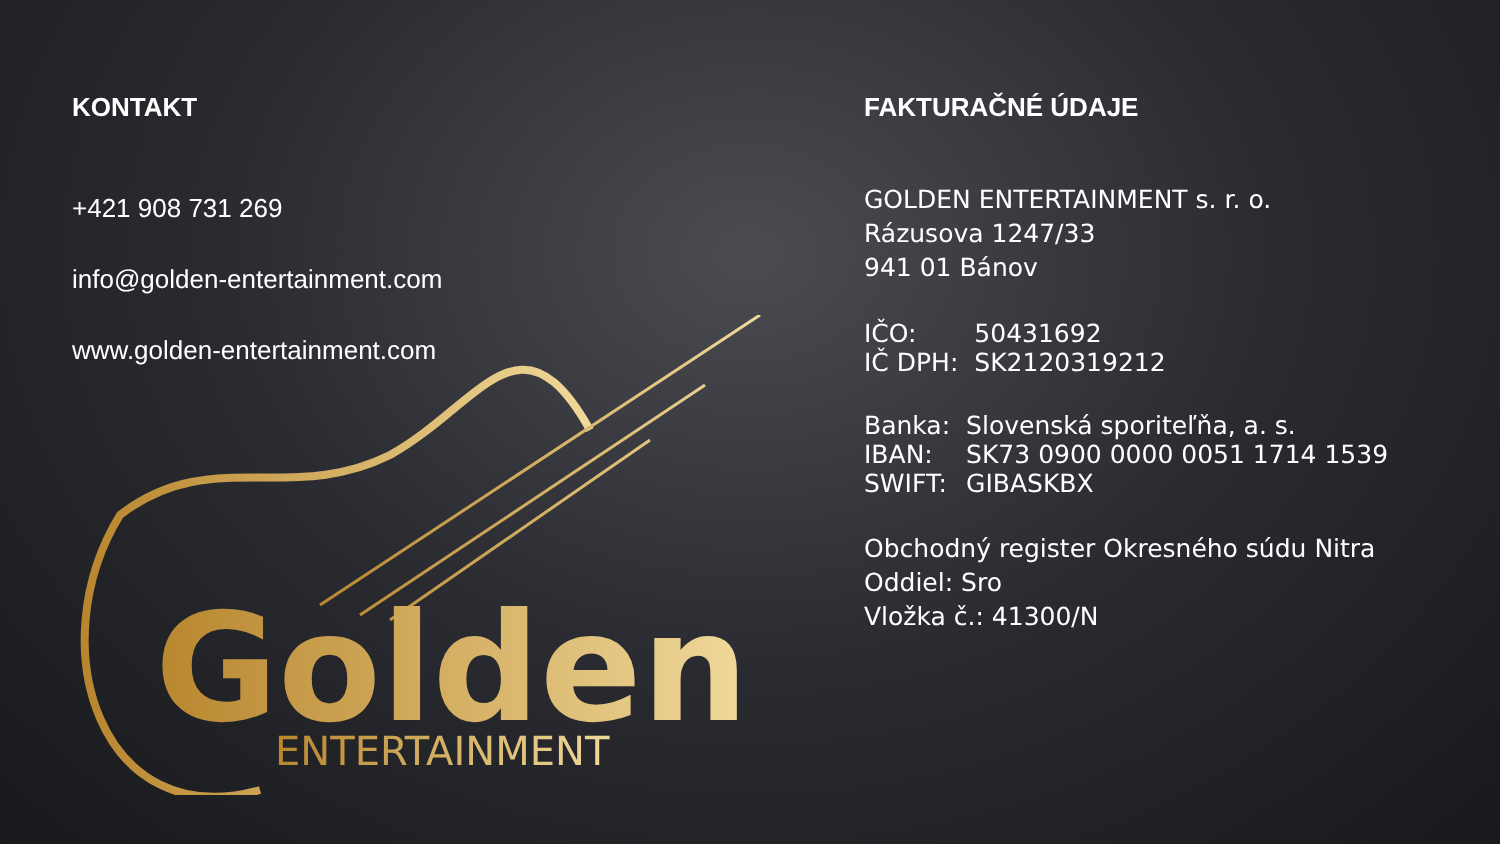KONTAKT
+421 908 731 269
info@golden-entertainment.com
www.golden-entertainment.com
Golden
ENTERTAINMENT
FAKTURAČNÉ ÚDAJE
GOLDEN ENTERTAINMENT s. r. o.
Rázusova 1247/33
941 01 Bánov
| IČO: | 50431692 |
| IČ DPH: | SK2120319212 |
| Banka: | Slovenská sporiteľňa, a. s. |
| IBAN: | SK73 0900 0000 0051 1714 1539 |
| SWIFT: | GIBASKBX |
Obchodný register Okresného súdu Nitra
Oddiel: Sro
Vložka č.: 41300/N